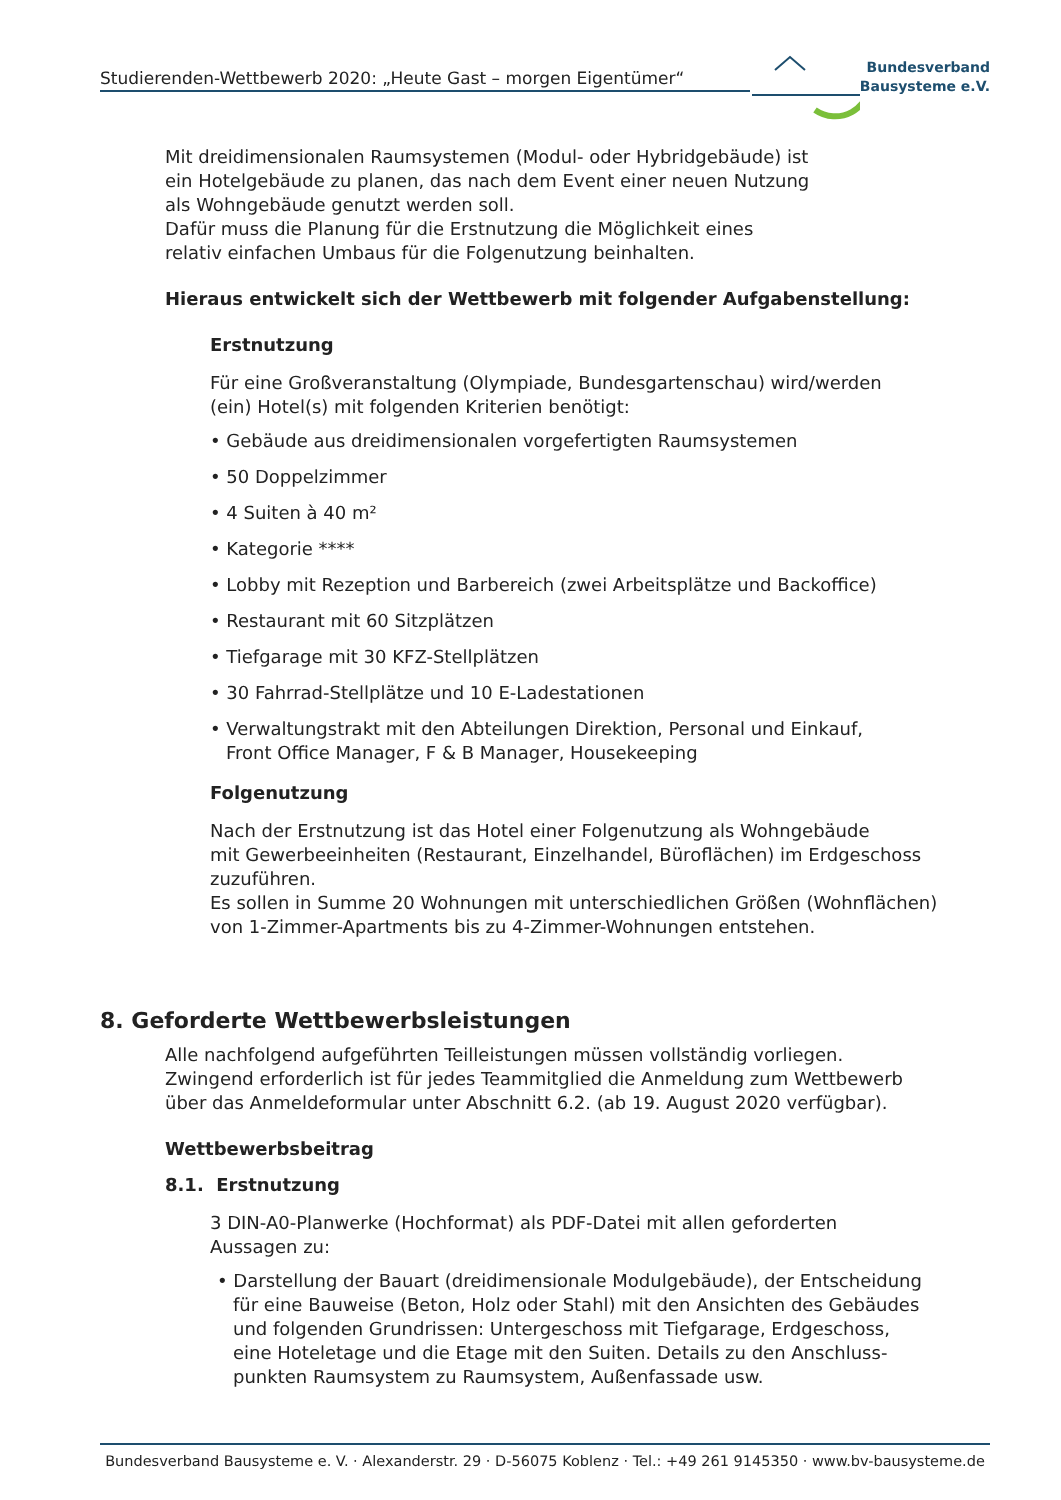Studierenden-Wettbewerb 2020: „Heute Gast – morgen Eigentümer“
Bundesverband
Bausysteme e.V.
Mit dreidimensionalen Raumsystemen (Modul- oder Hybridgebäude) ist
ein Hotelgebäude zu planen, das nach dem Event einer neuen Nutzung
als Wohngebäude genutzt werden soll.
Dafür muss die Planung für die Erstnutzung die Möglichkeit eines
relativ einfachen Umbaus für die Folgenutzung beinhalten.
Hieraus entwickelt sich der Wettbewerb mit folgender Aufgabenstellung:
Erstnutzung
Für eine Großveranstaltung (Olympiade, Bundesgartenschau) wird/werden
(ein) Hotel(s) mit folgenden Kriterien benötigt:
• Gebäude aus dreidimensionalen vorgefertigten Raumsystemen
• 50 Doppelzimmer
• 4 Suiten à 40 m²
• Kategorie ****
• Lobby mit Rezeption und Barbereich (zwei Arbeitsplätze und Backoffice)
• Restaurant mit 60 Sitzplätzen
• Tiefgarage mit 30 KFZ-Stellplätzen
• 30 Fahrrad-Stellplätze und 10 E-Ladestationen
• Verwaltungstrakt mit den Abteilungen Direktion, Personal und Einkauf,
Front Office Manager, F & B Manager, Housekeeping
Folgenutzung
Nach der Erstnutzung ist das Hotel einer Folgenutzung als Wohngebäude
mit Gewerbeeinheiten (Restaurant, Einzelhandel, Büroflächen) im Erdgeschoss
zuzuführen.
Es sollen in Summe 20 Wohnungen mit unterschiedlichen Größen (Wohnflächen)
von 1-Zimmer-Apartments bis zu 4-Zimmer-Wohnungen entstehen.
8. Geforderte Wettbewerbsleistungen
Alle nachfolgend aufgeführten Teilleistungen müssen vollständig vorliegen.
Zwingend erforderlich ist für jedes Teammitglied die Anmeldung zum Wettbewerb
über das Anmeldeformular unter Abschnitt 6.2. (ab 19. August 2020 verfügbar).
Wettbewerbsbeitrag
8.1. Erstnutzung
3 DIN-A0-Planwerke (Hochformat) als PDF-Datei mit allen geforderten
Aussagen zu:
• Darstellung der Bauart (dreidimensionale Modulgebäude), der Entscheidung
für eine Bauweise (Beton, Holz oder Stahl) mit den Ansichten des Gebäudes
und folgenden Grundrissen: Untergeschoss mit Tiefgarage, Erdgeschoss,
eine Hoteletage und die Etage mit den Suiten. Details zu den Anschluss-
punkten Raumsystem zu Raumsystem, Außenfassade usw.
Bundesverband Bausysteme e. V. · Alexanderstr. 29 · D-56075 Koblenz · Tel.: +49 261 9145350 · www.bv-bausysteme.de